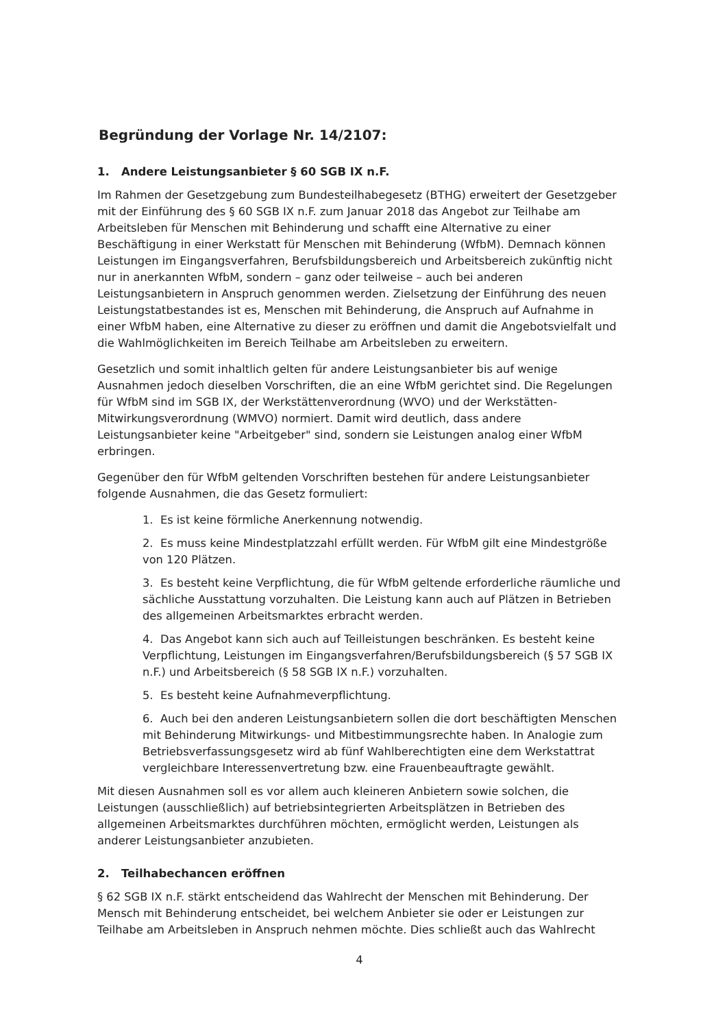Begründung der Vorlage Nr. 14/2107:
1. Andere Leistungsanbieter § 60 SGB IX n.F.
Im Rahmen der Gesetzgebung zum Bundesteilhabegesetz (BTHG) erweitert der Gesetzgeber mit der Einführung des § 60 SGB IX n.F. zum Januar 2018 das Angebot zur Teilhabe am Arbeitsleben für Menschen mit Behinderung und schafft eine Alternative zu einer Beschäftigung in einer Werkstatt für Menschen mit Behinderung (WfbM). Demnach können Leistungen im Eingangsverfahren, Berufsbildungsbereich und Arbeitsbereich zukünftig nicht nur in anerkannten WfbM, sondern – ganz oder teilweise – auch bei anderen Leistungsanbietern in Anspruch genommen werden. Zielsetzung der Einführung des neuen Leistungstatbestandes ist es, Menschen mit Behinderung, die Anspruch auf Aufnahme in einer WfbM haben, eine Alternative zu dieser zu eröffnen und damit die Angebotsvielfalt und die Wahlmöglichkeiten im Bereich Teilhabe am Arbeitsleben zu erweitern.
Gesetzlich und somit inhaltlich gelten für andere Leistungsanbieter bis auf wenige Ausnahmen jedoch dieselben Vorschriften, die an eine WfbM gerichtet sind. Die Regelungen für WfbM sind im SGB IX, der Werkstättenverordnung (WVO) und der Werkstätten-Mitwirkungsverordnung (WMVO) normiert. Damit wird deutlich, dass andere Leistungsanbieter keine "Arbeitgeber" sind, sondern sie Leistungen analog einer WfbM erbringen.
Gegenüber den für WfbM geltenden Vorschriften bestehen für andere Leistungsanbieter folgende Ausnahmen, die das Gesetz formuliert:
1. Es ist keine förmliche Anerkennung notwendig.
2. Es muss keine Mindestplatzzahl erfüllt werden. Für WfbM gilt eine Mindestgröße von 120 Plätzen.
3. Es besteht keine Verpflichtung, die für WfbM geltende erforderliche räumliche und sächliche Ausstattung vorzuhalten. Die Leistung kann auch auf Plätzen in Betrieben des allgemeinen Arbeitsmarktes erbracht werden.
4. Das Angebot kann sich auch auf Teilleistungen beschränken. Es besteht keine Verpflichtung, Leistungen im Eingangsverfahren/Berufsbildungsbereich (§ 57 SGB IX n.F.) und Arbeitsbereich (§ 58 SGB IX n.F.) vorzuhalten.
5. Es besteht keine Aufnahmeverpflichtung.
6. Auch bei den anderen Leistungsanbietern sollen die dort beschäftigten Menschen mit Behinderung Mitwirkungs- und Mitbestimmungsrechte haben. In Analogie zum Betriebsverfassungsgesetz wird ab fünf Wahlberechtigten eine dem Werkstattrat vergleichbare Interessenvertretung bzw. eine Frauenbeauftragte gewählt.
Mit diesen Ausnahmen soll es vor allem auch kleineren Anbietern sowie solchen, die Leistungen (ausschließlich) auf betriebsintegrierten Arbeitsplätzen in Betrieben des allgemeinen Arbeitsmarktes durchführen möchten, ermöglicht werden, Leistungen als anderer Leistungsanbieter anzubieten.
2. Teilhabechancen eröffnen
§ 62 SGB IX n.F. stärkt entscheidend das Wahlrecht der Menschen mit Behinderung. Der Mensch mit Behinderung entscheidet, bei welchem Anbieter sie oder er Leistungen zur Teilhabe am Arbeitsleben in Anspruch nehmen möchte. Dies schließt auch das Wahlrecht
4